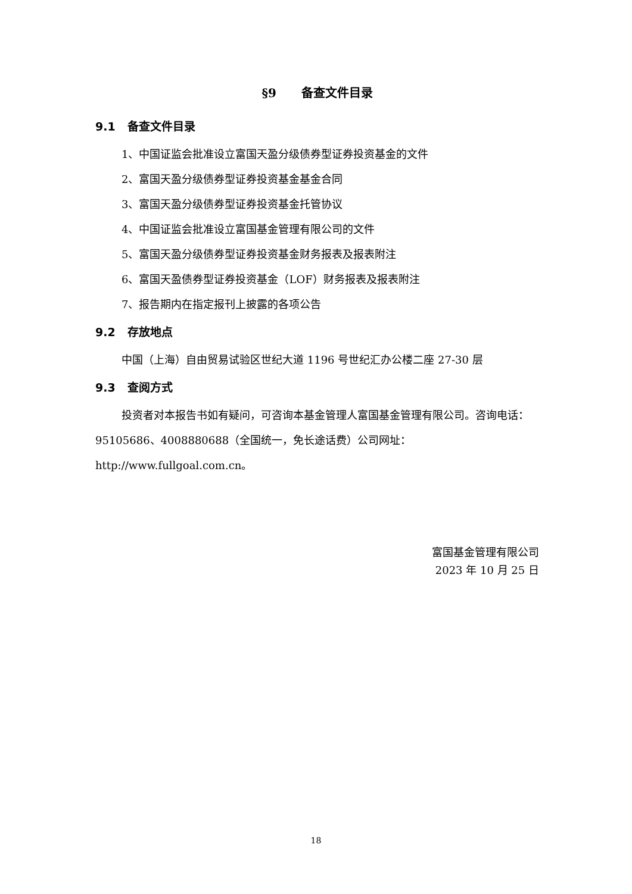§9 备查文件目录
9.1 备查文件目录
1、中国证监会批准设立富国天盈分级债券型证券投资基金的文件
2、富国天盈分级债券型证券投资基金基金合同
3、富国天盈分级债券型证券投资基金托管协议
4、中国证监会批准设立富国基金管理有限公司的文件
5、富国天盈分级债券型证券投资基金财务报表及报表附注
6、富国天盈债券型证券投资基金（LOF）财务报表及报表附注
7、报告期内在指定报刊上披露的各项公告
9.2 存放地点
中国（上海）自由贸易试验区世纪大道 1196 号世纪汇办公楼二座 27-30 层
9.3 查阅方式
投资者对本报告书如有疑问，可咨询本基金管理人富国基金管理有限公司。咨询电话：95105686、4008880688（全国统一，免长途话费）公司网址：http://www.fullgoal.com.cn。
富国基金管理有限公司
2023 年 10 月 25 日
18